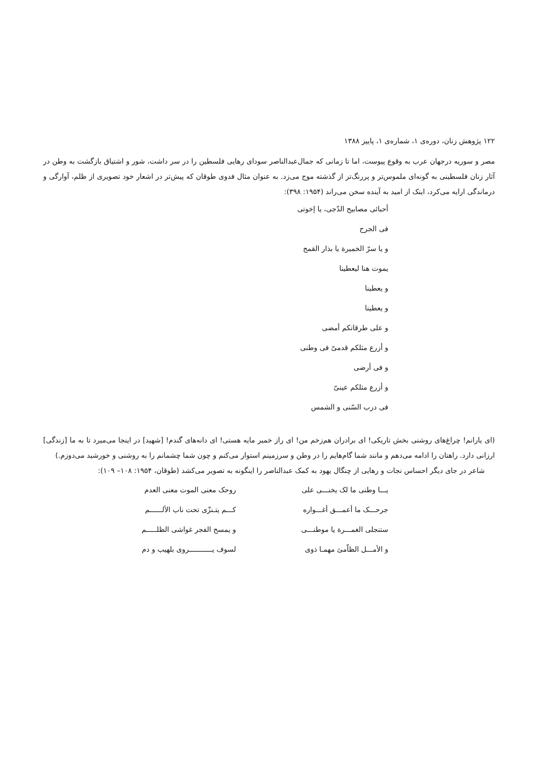۱۲۲ پژوهش زنان، دوره‌ی ۱، شماره‌ی ۱، پاییز ۱۳۸۸
مصر و سوریه درجهان عرب به وقوع پیوست، اما تا زمانی که جمال‌عبدالناصر سودای رهایی فلسطین را در سر داشت، شور و اشتیاق بازگشت به وطن در آثار زنان فلسطینی به گونه‌ای ملموس‌تر و پررنگ‌تر از گذشته موج می‌زد. به عنوان مثال فدوی طوقان که پیش‌تر در اشعار خود تصویری از ظلم، آوارگی و درماندگی ارایه می‌کرد، اینک از امید به آینده سخن می‌راند (۱۹۵۴: ۳۹۸):
أحبائی مصابیح الدّجی، یا إخوتی
فی الجرح
و یا سرّ الخمیرة یا بذار القمح
یموت هنا لیعطینا
و یعطینا
و یعطینا
و علی طرقاتکم أمضی
و أزرع مثلکم قدمیّ فی وطنی
و فی أرضی
و أزرع مثلکم عینیّ
فی درب السّنی و الشمس
(ای یارانم! چراغ‌های روشنی بخش تاریکی! ای برادران هم‌زخم من! ای راز خمیر مایه هستی! ای دانه‌های گندم! [شهید] در اینجا می‌میرد تا به ما [زندگی] ارزانی دارد. راهتان را ادامه می‌دهم و مانند شما گام‌هایم را در وطن و سرزمینم استوار می‌کنم و چون شما چشمانم را به روشنی و خورشید می‌دوزم.)
شاعر در جای دیگر احساس نجات و رهایی از چنگال یهود به کمک عبدالناصر را اینگونه به تصویر می‌کشد (طوقان، ۱۹۵۴: ۱۰۸– ۱۰۹):
یـــا وطنی ما لک یخنـــی علی
روحک معنی الموت معنی العدم
جرحـــک ما أعمـــق أغـــواره
کـــم یتـنزّی تحت ناب الألــــــم
ستنجلی الغمـــرة یا موطنـــی
و یمسح الفجر غواشی الظلـــــم
و الأمـــل الظاّمئ مهمـا ذوی
لسوف یـــــــــــروی بلهیب و دم